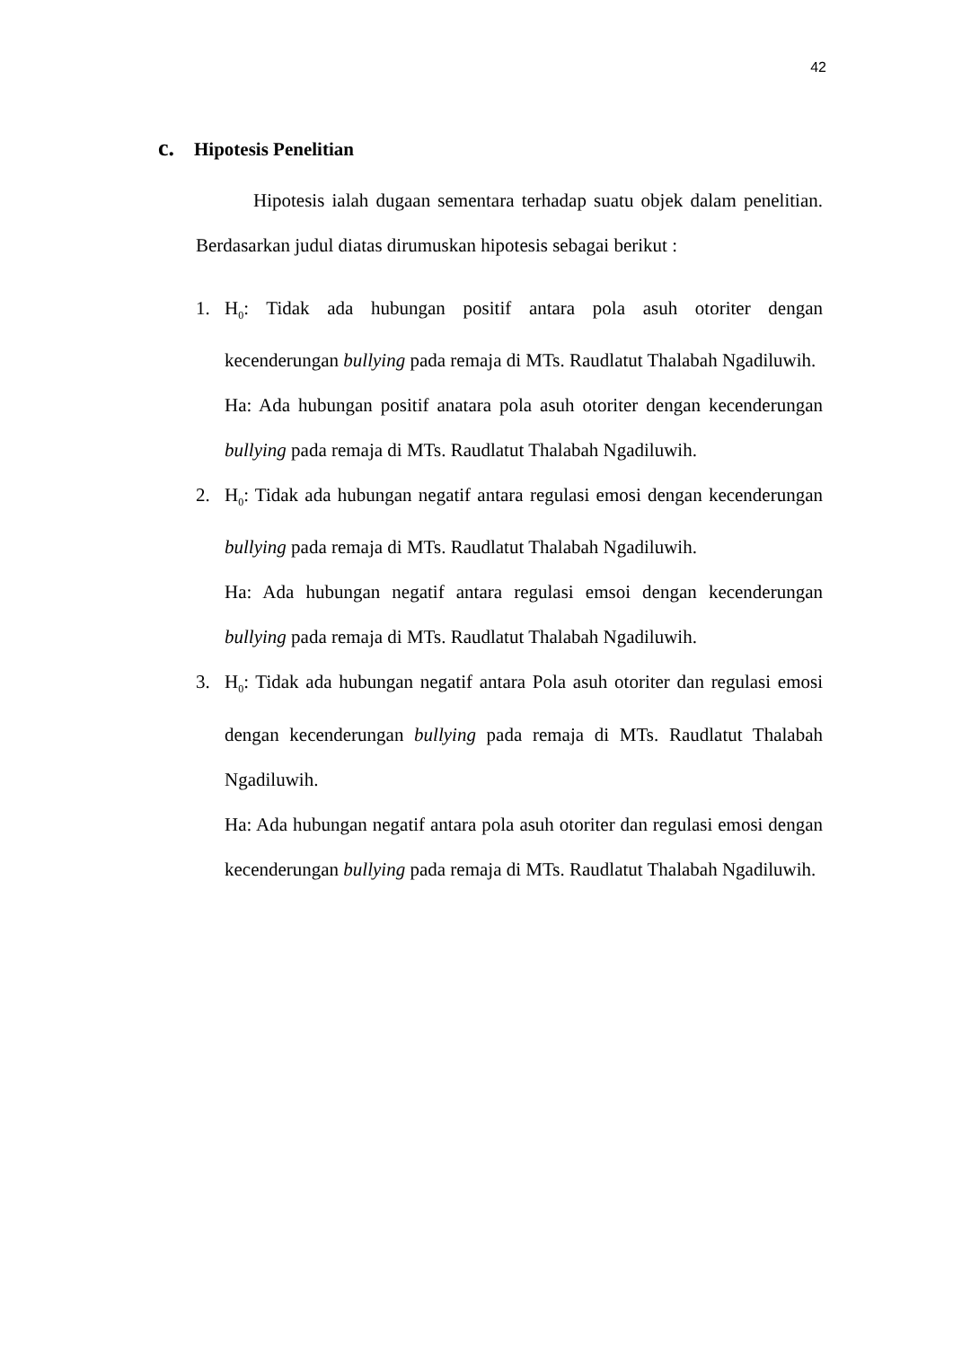42
c. Hipotesis Penelitian
Hipotesis ialah dugaan sementara terhadap suatu objek dalam penelitian. Berdasarkan judul diatas dirumuskan hipotesis sebagai berikut :
1. H<sub>0</sub>: Tidak ada hubungan positif antara pola asuh otoriter dengan kecenderungan bullying pada remaja di MTs. Raudlatut Thalabah Ngadiluwih.
Ha: Ada hubungan positif anatara pola asuh otoriter dengan kecenderungan bullying pada remaja di MTs. Raudlatut Thalabah Ngadiluwih.
2. H<sub>0</sub>: Tidak ada hubungan negatif antara regulasi emosi dengan kecenderungan bullying pada remaja di MTs. Raudlatut Thalabah Ngadiluwih.
Ha: Ada hubungan negatif antara regulasi emsoi dengan kecenderungan bullying pada remaja di MTs. Raudlatut Thalabah Ngadiluwih.
3. H<sub>0</sub>: Tidak ada hubungan negatif antara Pola asuh otoriter dan regulasi emosi dengan kecenderungan bullying pada remaja di MTs. Raudlatut Thalabah Ngadiluwih.
Ha: Ada hubungan negatif antara pola asuh otoriter dan regulasi emosi dengan kecenderungan bullying pada remaja di MTs. Raudlatut Thalabah Ngadiluwih.